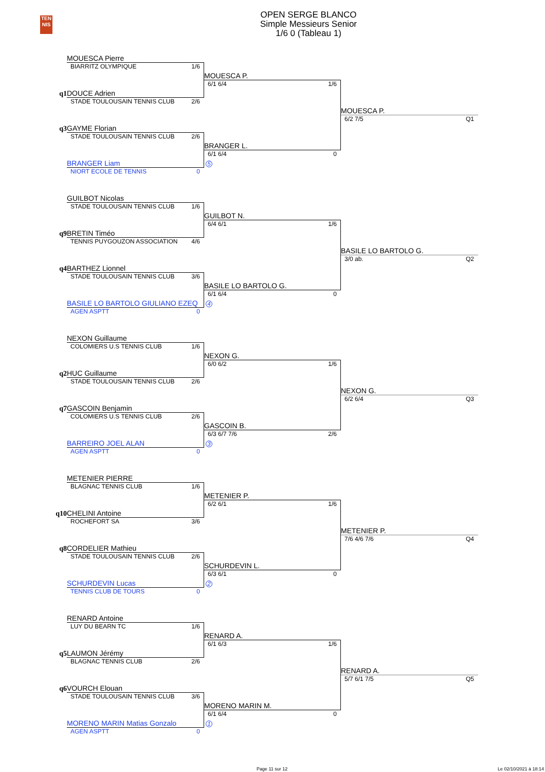TEN
NIS
OPEN SERGE BLANCO
Simple Messieurs Senior
1/6 0 (Tableau 1)
MOUESCA Pierre
BIARRITZ OLYMPIQUE 1/6
MOUESCA P.
6/1 6/4 1/6
q1
DOUCE Adrien
STADE TOULOUSAIN TENNIS CLUB 2/6
MOUESCA P.
6/2 7/5 Q1
q3
GAYME Florian
STADE TOULOUSAIN TENNIS CLUB 2/6
BRANGER L.
6/1 6/4 0
BRANGER Liam
5
NIORT ECOLE DE TENNIS 0
GUILBOT Nicolas
STADE TOULOUSAIN TENNIS CLUB 1/6
GUILBOT N.
6/4 6/1 1/6
q9
BRETIN Timéo
TENNIS PUYGOUZON ASSOCIATION 4/6
BASILE LO BARTOLO G.
3/0 ab. Q2
q4
BARTHEZ Lionnel
STADE TOULOUSAIN TENNIS CLUB 3/6
BASILE LO BARTOLO G.
6/1 6/4 0
BASILE LO BARTOLO GIULIANO EZEQ
4
AGEN ASPTT 0
NEXON Guillaume
COLOMIERS U.S TENNIS CLUB 1/6
NEXON G.
6/0 6/2 1/6
q2
HUC Guillaume
STADE TOULOUSAIN TENNIS CLUB 2/6
NEXON G.
6/2 6/4 Q3
q7
GASCOIN Benjamin
COLOMIERS U.S TENNIS CLUB 2/6
GASCOIN B.
6/3 6/7 7/6 2/6
BARREIRO JOEL ALAN
3
AGEN ASPTT 0
METENIER PIERRE
BLAGNAC TENNIS CLUB 1/6
METENIER P.
6/2 6/1 1/6
q10
CHELINI Antoine
ROCHEFORT SA 3/6
METENIER P.
7/6 4/6 7/6 Q4
q8
CORDELIER Mathieu
STADE TOULOUSAIN TENNIS CLUB 2/6
SCHURDEVIN L.
6/3 6/1 0
SCHURDEVIN Lucas
2
TENNIS CLUB DE TOURS 0
RENARD Antoine
LUY DU BEARN TC 1/6
RENARD A.
6/1 6/3 1/6
q5
LAUMON Jérémy
BLAGNAC TENNIS CLUB 2/6
RENARD A.
5/7 6/1 7/5 Q5
q6
VOURCH Elouan
STADE TOULOUSAIN TENNIS CLUB 3/6
MORENO MARIN M.
6/1 6/4 0
MORENO MARIN Matias Gonzalo
1
AGEN ASPTT 0
Page 11 sur 12 Le 02/10/2021 à 18:14